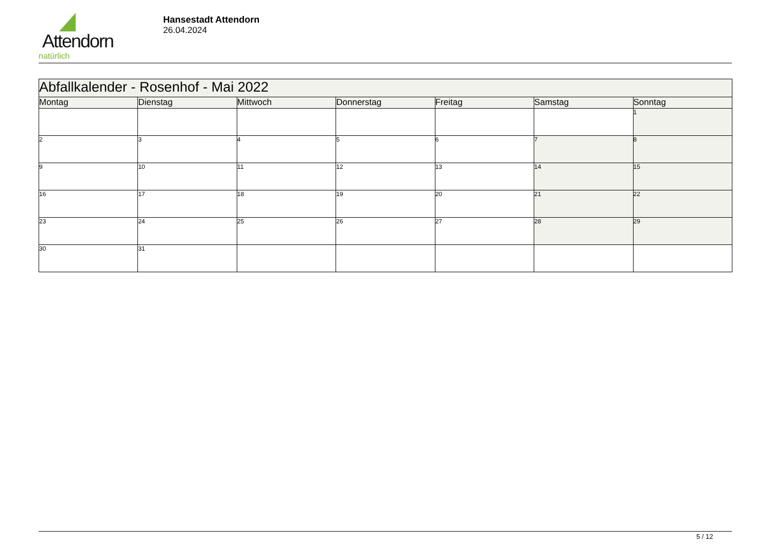Attendorn
natürlich
Hansestadt Attendorn
26.04.2024
| Abfallkalender - Rosenhof - Mai 2022 | | | | | | |
| Montag | Dienstag | Mittwoch | Donnerstag | Freitag | Samstag | Sonntag |
| | | | | | | 1 |
| 2 | 3 | 4 | 5 | 6 | 7 | 8 |
| 9 | 10 | 11 | 12 | 13 | 14 | 15 |
| 16 | 17 | 18 | 19 | 20 | 21 | 22 |
| 23 | 24 | 25 | 26 | 27 | 28 | 29 |
| 30 | 31 | | | | | |
5 / 12